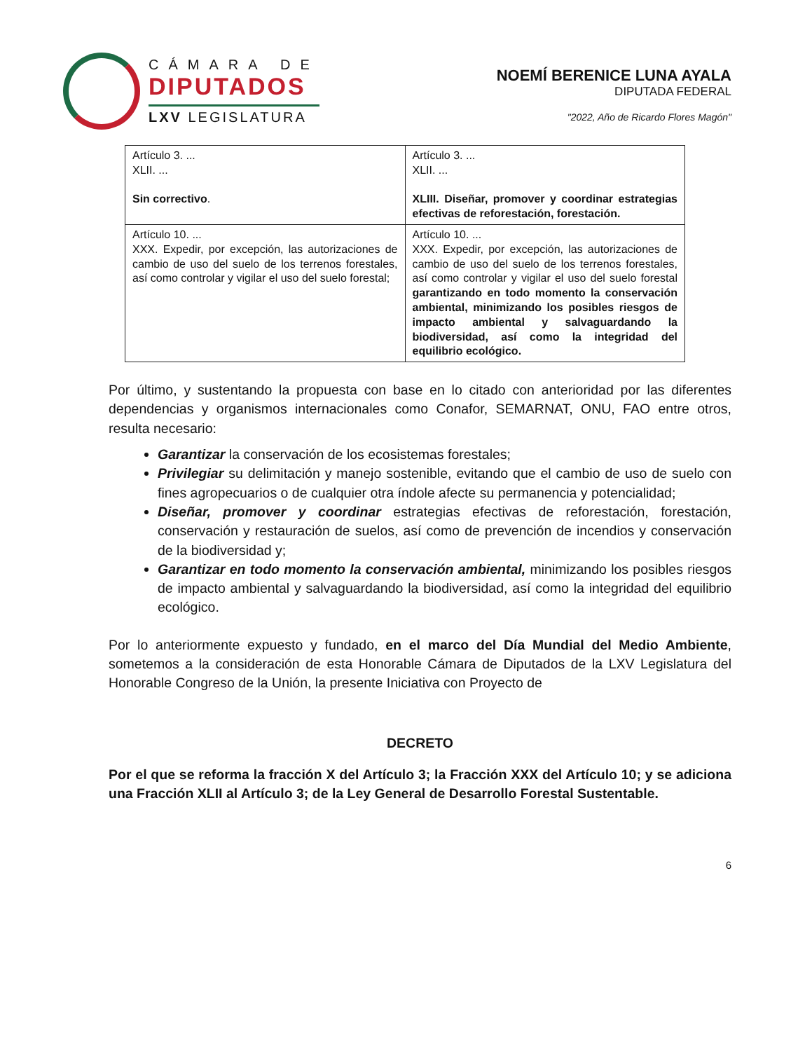CÁMARA DE
DIPUTADOS
LXV LEGISLATURA
NOEMÍ BERENICE LUNA AYALA
DIPUTADA FEDERAL
"2022, Año de Ricardo Flores Magón"
| Artículo 3. ... XLII. ... Sin correctivo . | Artículo 3. ... XLII. ... XLIII. Diseñar, promover y coordinar estrategias efectivas de reforestación, forestación. |
| Artículo 10. ... XXX. Expedir, por excepción, las autorizaciones de cambio de uso del suelo de los terrenos forestales, así como controlar y vigilar el uso del suelo forestal; | Artículo 10. ... XXX. Expedir, por excepción, las autorizaciones de cambio de uso del suelo de los terrenos forestales, así como controlar y vigilar el uso del suelo forestal garantizando en todo momento la conservación ambiental, minimizando los posibles riesgos de impacto ambiental y salvaguardando la biodiversidad, así como la integridad del equilibrio ecológico. |
Por último, y sustentando la propuesta con base en lo citado con anterioridad por las diferentes dependencias y organismos internacionales como Conafor, SEMARNAT, ONU, FAO entre otros, resulta necesario:
Garantizar la conservación de los ecosistemas forestales;
Privilegiar su delimitación y manejo sostenible, evitando que el cambio de uso de suelo con fines agropecuarios o de cualquier otra índole afecte su permanencia y potencialidad;
Diseñar, promover y coordinar estrategias efectivas de reforestación, forestación, conservación y restauración de suelos, así como de prevención de incendios y conservación de la biodiversidad y;
Garantizar en todo momento la conservación ambiental, minimizando los posibles riesgos de impacto ambiental y salvaguardando la biodiversidad, así como la integridad del equilibrio ecológico.
Por lo anteriormente expuesto y fundado, en el marco del Día Mundial del Medio Ambiente, sometemos a la consideración de esta Honorable Cámara de Diputados de la LXV Legislatura del Honorable Congreso de la Unión, la presente Iniciativa con Proyecto de
DECRETO
Por el que se reforma la fracción X del Artículo 3; la Fracción XXX del Artículo 10; y se adiciona una Fracción XLII al Artículo 3; de la Ley General de Desarrollo Forestal Sustentable.
6